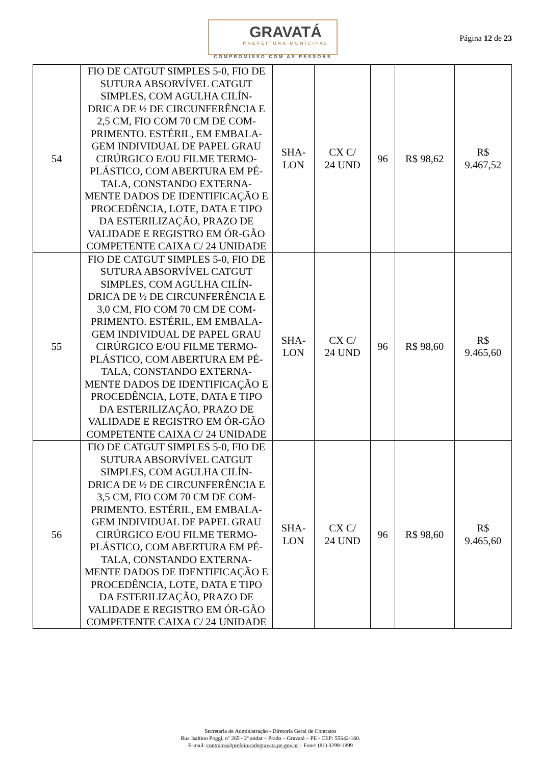GRAVATÁ
PREFEITURA MUNICIPAL
COMPROMISSO COM AS PESSOAS
Página 12 de 23
| 54 | FIO DE CATGUT SIMPLES 5-0, FIO DE SUTURA ABSORVÍVEL CATGUT SIMPLES, COM AGULHA CILÍN-DRICA DE ½ DE CIRCUNFERÊNCIA E 2,5 CM, FIO COM 70 CM DE COM-PRIMENTO. ESTÉRIL, EM EMBALA-GEM INDIVIDUAL DE PAPEL GRAU CIRÚRGICO E/OU FILME TERMO-PLÁSTICO, COM ABERTURA EM PÉ-TALA, CONSTANDO EXTERNA-MENTE DADOS DE IDENTIFICAÇÃO E PROCEDÊNCIA, LOTE, DATA E TIPO DA ESTERILIZAÇÃO, PRAZO DE VALIDADE E REGISTRO EM ÓR-GÃO COMPETENTE CAIXA C/ 24 UNIDADE | SHA- LON | CX C/ 24 UND | 96 | R$ 98,62 | R$ 9.467,52 |
| 55 | FIO DE CATGUT SIMPLES 5-0, FIO DE SUTURA ABSORVÍVEL CATGUT SIMPLES, COM AGULHA CILÍN-DRICA DE ½ DE CIRCUNFERÊNCIA E 3,0 CM, FIO COM 70 CM DE COM-PRIMENTO. ESTÉRIL, EM EMBALA-GEM INDIVIDUAL DE PAPEL GRAU CIRÚRGICO E/OU FILME TERMO-PLÁSTICO, COM ABERTURA EM PÉ-TALA, CONSTANDO EXTERNA-MENTE DADOS DE IDENTIFICAÇÃO E PROCEDÊNCIA, LOTE, DATA E TIPO DA ESTERILIZAÇÃO, PRAZO DE VALIDADE E REGISTRO EM ÓR-GÃO COMPETENTE CAIXA C/ 24 UNIDADE | SHA- LON | CX C/ 24 UND | 96 | R$ 98,60 | R$ 9.465,60 |
| 56 | FIO DE CATGUT SIMPLES 5-0, FIO DE SUTURA ABSORVÍVEL CATGUT SIMPLES, COM AGULHA CILÍN-DRICA DE ½ DE CIRCUNFERÊNCIA E 3,5 CM, FIO COM 70 CM DE COM-PRIMENTO. ESTÉRIL, EM EMBALA-GEM INDIVIDUAL DE PAPEL GRAU CIRÚRGICO E/OU FILME TERMO-PLÁSTICO, COM ABERTURA EM PÉ-TALA, CONSTANDO EXTERNA-MENTE DADOS DE IDENTIFICAÇÃO E PROCEDÊNCIA, LOTE, DATA E TIPO DA ESTERILIZAÇÃO, PRAZO DE VALIDADE E REGISTRO EM ÓR-GÃO COMPETENTE CAIXA C/ 24 UNIDADE | SHA- LON | CX C/ 24 UND | 96 | R$ 98,60 | R$ 9.465,60 |
Secretaria de Administração - Diretoria Geral de Contratos
Rua Isaltino Poggi, nº 265 - 2º andar – Prado – Gravatá – PE - CEP: 55642-160.
E-mail: contratos@prefeituradegravata.pe.gov.br – Fone: (81) 3299-1899